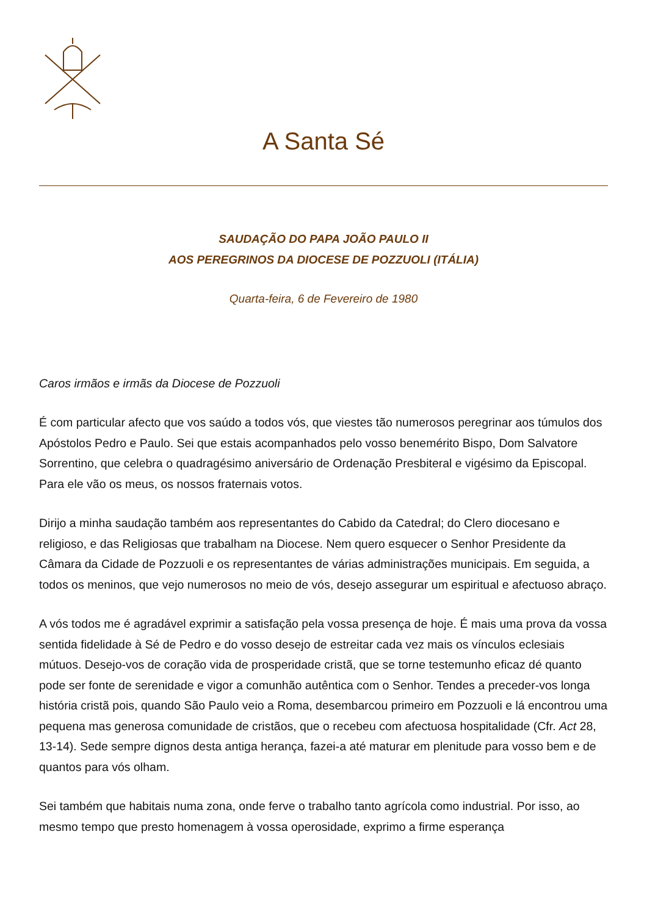A Santa Sé
SAUDAÇÃO DO PAPA JOÃO PAULO II
AOS PEREGRINOS DA DIOCESE DE POZZUOLI (ITÁLIA)
Quarta-feira, 6 de Fevereiro de 1980
Caros irmãos e irmãs da Diocese de Pozzuoli
É com particular afecto que vos saúdo a todos vós, que viestes tão numerosos peregrinar aos túmulos dos Apóstolos Pedro e Paulo. Sei que estais acompanhados pelo vosso benemérito Bispo, Dom Salvatore Sorrentino, que celebra o quadragésimo aniversário de Ordenação Presbiteral e vigésimo da Episcopal. Para ele vão os meus, os nossos fraternais votos.
Dirijo a minha saudação também aos representantes do Cabido da Catedral; do Clero diocesano e religioso, e das Religiosas que trabalham na Diocese. Nem quero esquecer o Senhor Presidente da Câmara da Cidade de Pozzuoli e os representantes de várias administrações municipais. Em seguida, a todos os meninos, que vejo numerosos no meio de vós, desejo assegurar um espiritual e afectuoso abraço.
A vós todos me é agradável exprimir a satisfação pela vossa presença de hoje. É mais uma prova da vossa sentida fidelidade à Sé de Pedro e do vosso desejo de estreitar cada vez mais os vínculos eclesiais mútuos. Desejo-vos de coração vida de prosperidade cristã, que se torne testemunho eficaz dé quanto pode ser fonte de serenidade e vigor a comunhão autêntica com o Senhor. Tendes a preceder-vos longa história cristã pois, quando São Paulo veio a Roma, desembarcou primeiro em Pozzuoli e lá encontrou uma pequena mas generosa comunidade de cristãos, que o recebeu com afectuosa hospitalidade (Cfr. Act 28, 13-14). Sede sempre dignos desta antiga herança, fazei-a até maturar em plenitude para vosso bem e de quantos para vós olham.
Sei também que habitais numa zona, onde ferve o trabalho tanto agrícola como industrial. Por isso, ao mesmo tempo que presto homenagem à vossa operosidade, exprimo a firme esperança